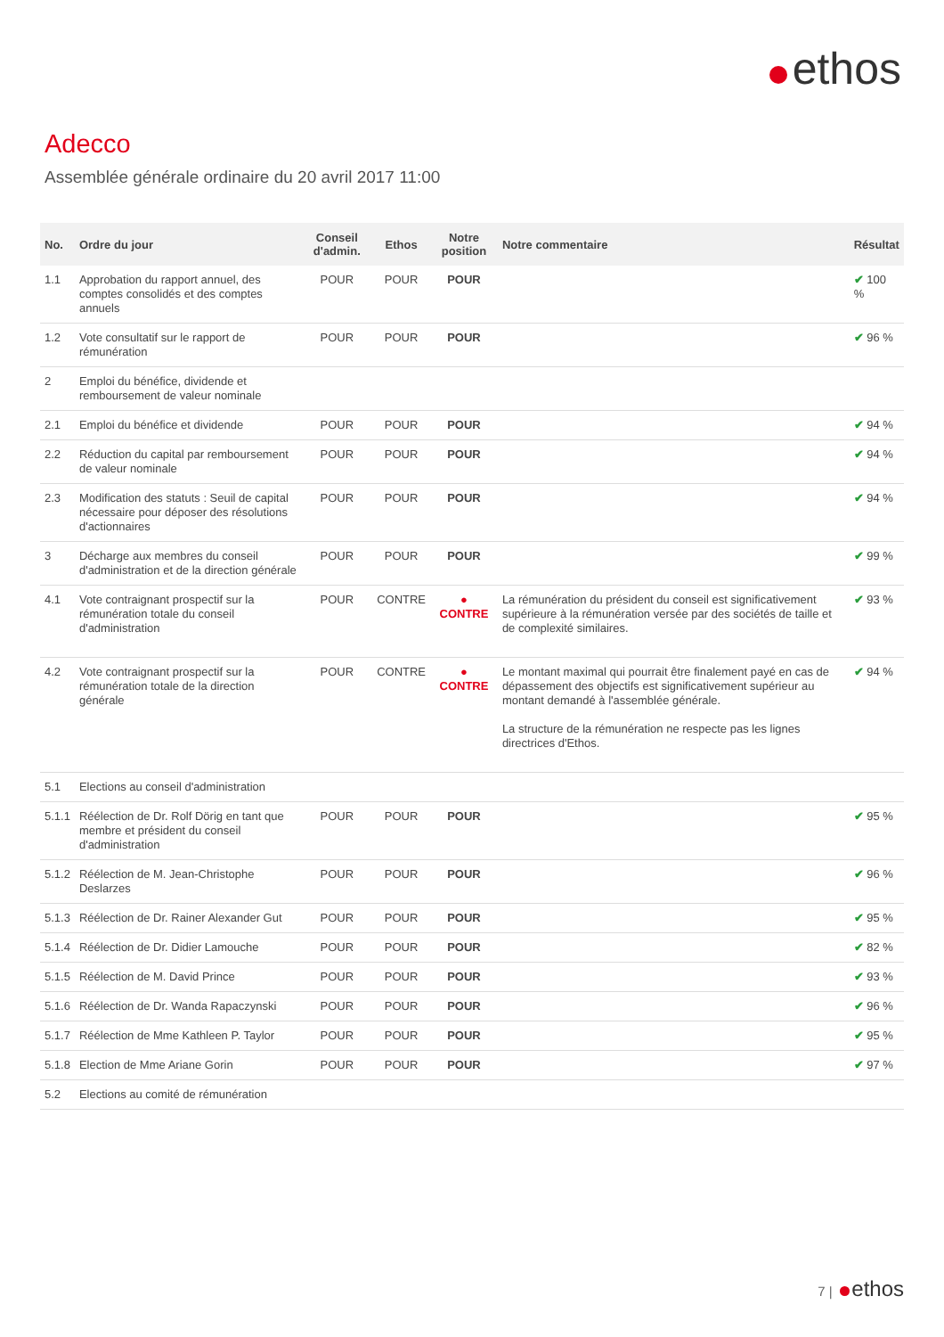ethos
Adecco
Assemblée générale ordinaire du 20 avril 2017 11:00
| No. | Ordre du jour | Conseil d'admin. | Ethos | Notre position | Notre commentaire | Résultat |
| --- | --- | --- | --- | --- | --- | --- |
| 1.1 | Approbation du rapport annuel, des comptes consolidés et des comptes annuels | POUR | POUR | POUR | | ✔ 100 % |
| 1.2 | Vote consultatif sur le rapport de rémunération | POUR | POUR | POUR | | ✔ 96 % |
| 2 | Emploi du bénéfice, dividende et remboursement de valeur nominale | | | | | |
| 2.1 | Emploi du bénéfice et dividende | POUR | POUR | POUR | | ✔ 94 % |
| 2.2 | Réduction du capital par remboursement de valeur nominale | POUR | POUR | POUR | | ✔ 94 % |
| 2.3 | Modification des statuts : Seuil de capital nécessaire pour déposer des résolutions d'actionnaires | POUR | POUR | POUR | | ✔ 94 % |
| 3 | Décharge aux membres du conseil d'administration et de la direction générale | POUR | POUR | POUR | | ✔ 99 % |
| 4.1 | Vote contraignant prospectif sur la rémunération totale du conseil d'administration | POUR | CONTRE | ● CONTRE | La rémunération du président du conseil est significativement supérieure à la rémunération versée par des sociétés de taille et de complexité similaires. | ✔ 93 % |
| 4.2 | Vote contraignant prospectif sur la rémunération totale de la direction générale | POUR | CONTRE | ● CONTRE | Le montant maximal qui pourrait être finalement payé en cas de dépassement des objectifs est significativement supérieur au montant demandé à l'assemblée générale. La structure de la rémunération ne respecte pas les lignes directrices d'Ethos. | ✔ 94 % |
| 5.1 | Elections au conseil d'administration | | | | | |
| 5.1.1 | Réélection de Dr. Rolf Dörig en tant que membre et président du conseil d'administration | POUR | POUR | POUR | | ✔ 95 % |
| 5.1.2 | Réélection de M. Jean-Christophe Deslarzes | POUR | POUR | POUR | | ✔ 96 % |
| 5.1.3 | Réélection de Dr. Rainer Alexander Gut | POUR | POUR | POUR | | ✔ 95 % |
| 5.1.4 | Réélection de Dr. Didier Lamouche | POUR | POUR | POUR | | ✔ 82 % |
| 5.1.5 | Réélection de M. David Prince | POUR | POUR | POUR | | ✔ 93 % |
| 5.1.6 | Réélection de Dr. Wanda Rapaczynski | POUR | POUR | POUR | | ✔ 96 % |
| 5.1.7 | Réélection de Mme Kathleen P. Taylor | POUR | POUR | POUR | | ✔ 95 % |
| 5.1.8 | Election de Mme Ariane Gorin | POUR | POUR | POUR | | ✔ 97 % |
| 5.2 | Elections au comité de rémunération | | | | | |
7 | ethos